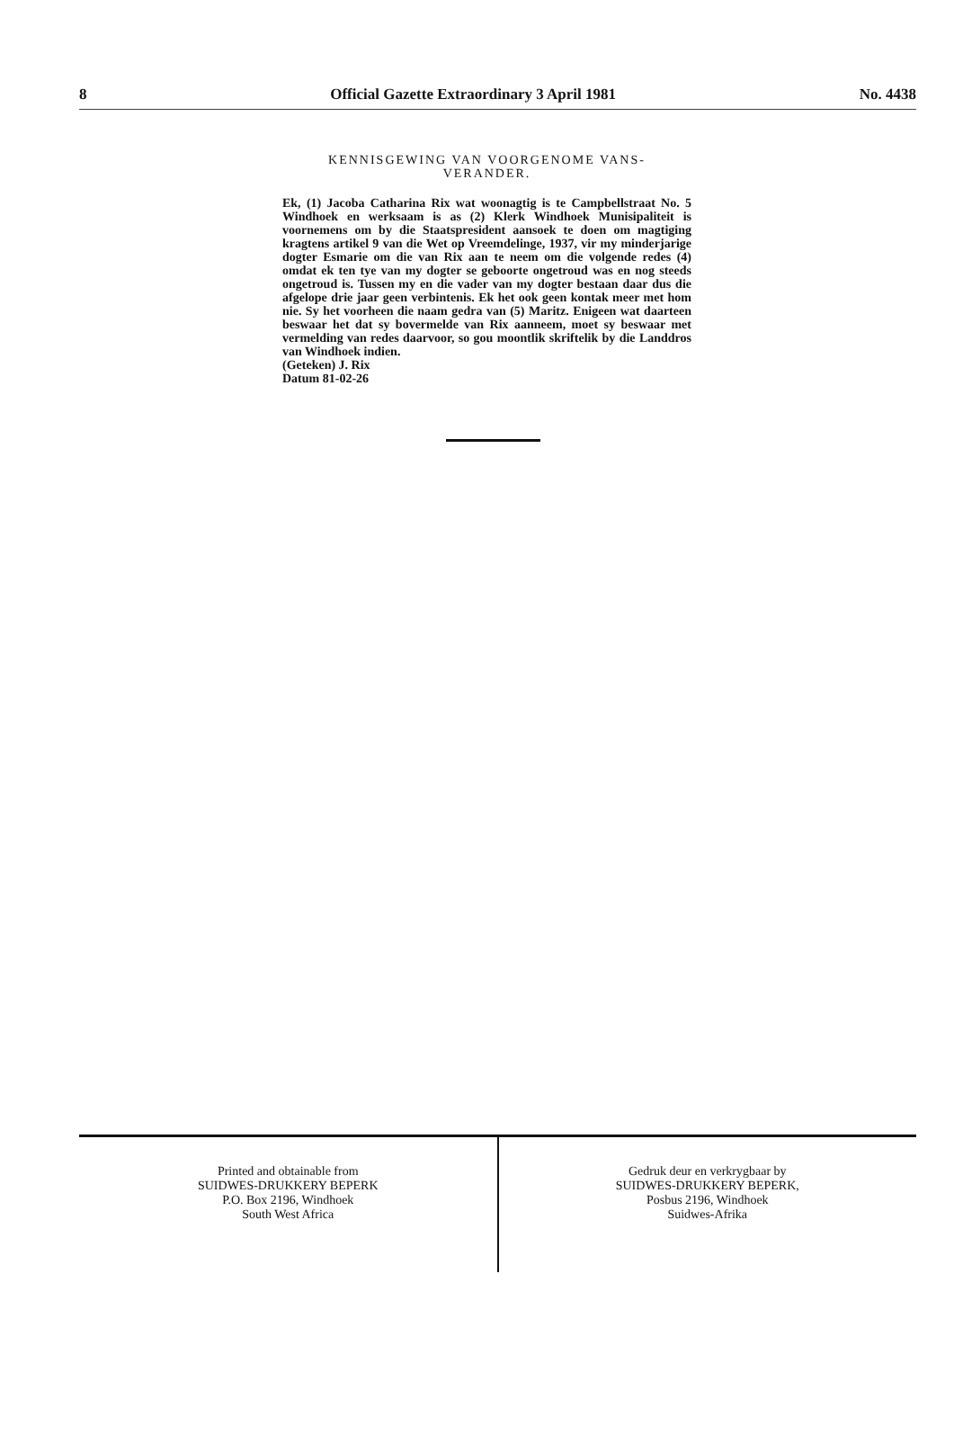8 Official Gazette Extraordinary 3 April 1981 No. 4438
KENNISGEWING VAN VOORGENOME VANS-
VERANDER.
Ek, (1) Jacoba Catharina Rix wat woonagtig is te Campbellstraat No. 5 Windhoek en werksaam is as (2) Klerk Windhoek Munisipaliteit is voornemens om by die Staatspresident aansoek te doen om magtiging kragtens artikel 9 van die Wet op Vreemdelinge, 1937, vir my minderjarige dogter Esmarie om die van Rix aan te neem om die volgende redes (4) omdat ek ten tye van my dogter se geboorte ongetroud was en nog steeds ongetroud is. Tussen my en die vader van my dogter bestaan daar dus die afgelope drie jaar geen verbintenis. Ek het ook geen kontak meer met hom nie. Sy het voorheen die naam gedra van (5) Maritz. Enigeen wat daarteen beswaar het dat sy bovermelde van Rix aanneem, moet sy beswaar met vermelding van redes daarvoor, so gou moontlik skriftelik by die Landdros van Windhoek indien.
(Geteken) J. Rix
Datum 81-02-26
Printed and obtainable from
SUIDWES-DRUKKERY BEPERK
P.O. Box 2196, Windhoek
South West Africa
Gedruk deur en verkrygbaar by
SUIDWES-DRUKKERY BEPERK,
Posbus 2196, Windhoek
Suidwes-Afrika